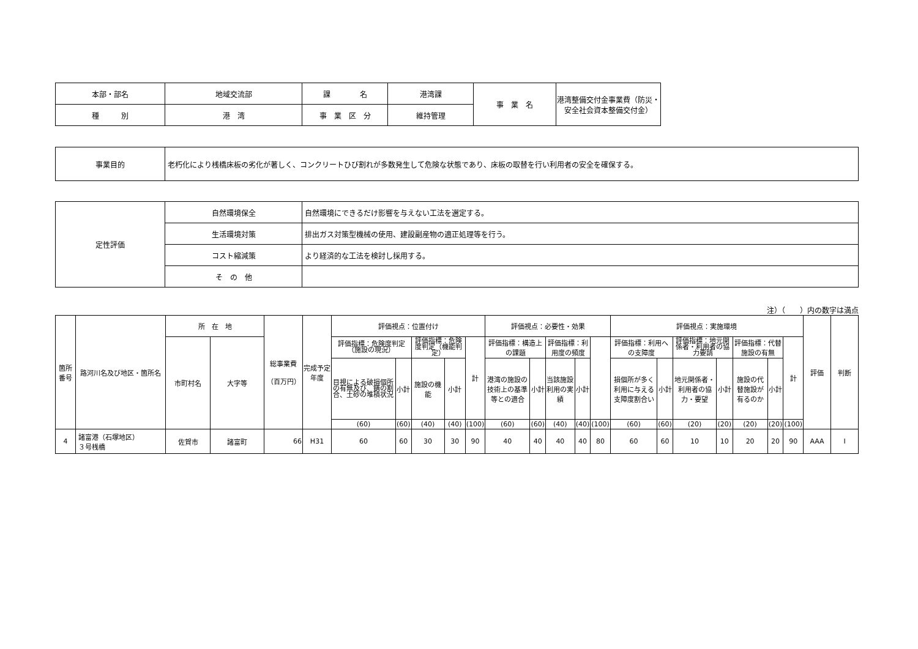| 本部・部名 | 地域交流部 | 課 名 | 港湾課 | 事 業 名 | 港湾整備交付金事業費（防災・安全社会資本整備交付金） |
| 種 別 | 港 湾 | 事 業 区 分 | 維持管理 | | |
| 事業目的 | 老朽化により桟橋床板の劣化が著しく、コンクリートひび割れが多数発生して危険な状態であり、床板の取替を行い利用者の安全を確保する。 |
| 定性評価 | 自然環境保全 | 自然環境にできるだけ影響を与えない工法を選定する。 |
| | 生活環境対策 | 排出ガス対策型機械の使用、建設副産物の適正処理等を行う。 |
| | コスト縮減策 | より経済的な工法を検討し採用する。 |
| | そ の 他 | |
注）（　　）内の数字は満点
| 箇所番号 | 路河川名及び地区・箇所名 | 所 在 地 | | 総事業費 （百万円） | 完成予定年度 | 評価視点：位置付け | | | | | 評価視点：必要性・効果 | | | | | 評価視点：実施環境 | | | | | | | 評価 | 判断 |
| --- | --- | --- | --- | --- | --- | --- | --- | --- | --- | --- | --- | --- | --- | --- | --- | --- | --- | --- | --- | --- | --- | --- | --- | --- |
| | | 市町村名 | 大字等 | | | 評価指標：危険度判定（施設の現況） | | 評価指標：危険度判定（機能判定） | | 計 | 評価指標：構造上の課題 | | 評価指標：利用度の頻度 | | | 評価指標：利用への支障度 | | 評価指標：地元関係者・利用者の協力要請 | | 評価指標：代替施設の有無 | | 計 | | |
| | | | | | | 目視による破損個所の有無及び、錆の割合、土砂の堆積状況 | 小計 | 施設の機能 | 小計 | | 港湾の施設の技術上の基準等との適合 | 小計 | 当該施設利用の実績 | 小計 | | 損個所が多く利用に与える支障度割合い | 小計 | 地元関係者・利用者の協力・要望 | 小計 | 施設の代替施設が有るのか | 小計 | | | |
| | | | | | | (60) | (60) | (40) | (40) | (100) | (60) | (60) | (40) | (40) | (100) | (60) | (60) | (20) | (20) | (20) | (20) | (100) | | |
| 4 | 諸富港（石塚地区） ３号桟橋 | 佐賀市 | 諸富町 | 66 | H31 | 60 | 60 | 30 | 30 | 90 | 40 | 40 | 40 | 40 | 80 | 60 | 60 | 10 | 10 | 20 | 20 | 90 | AAA | Ⅰ |